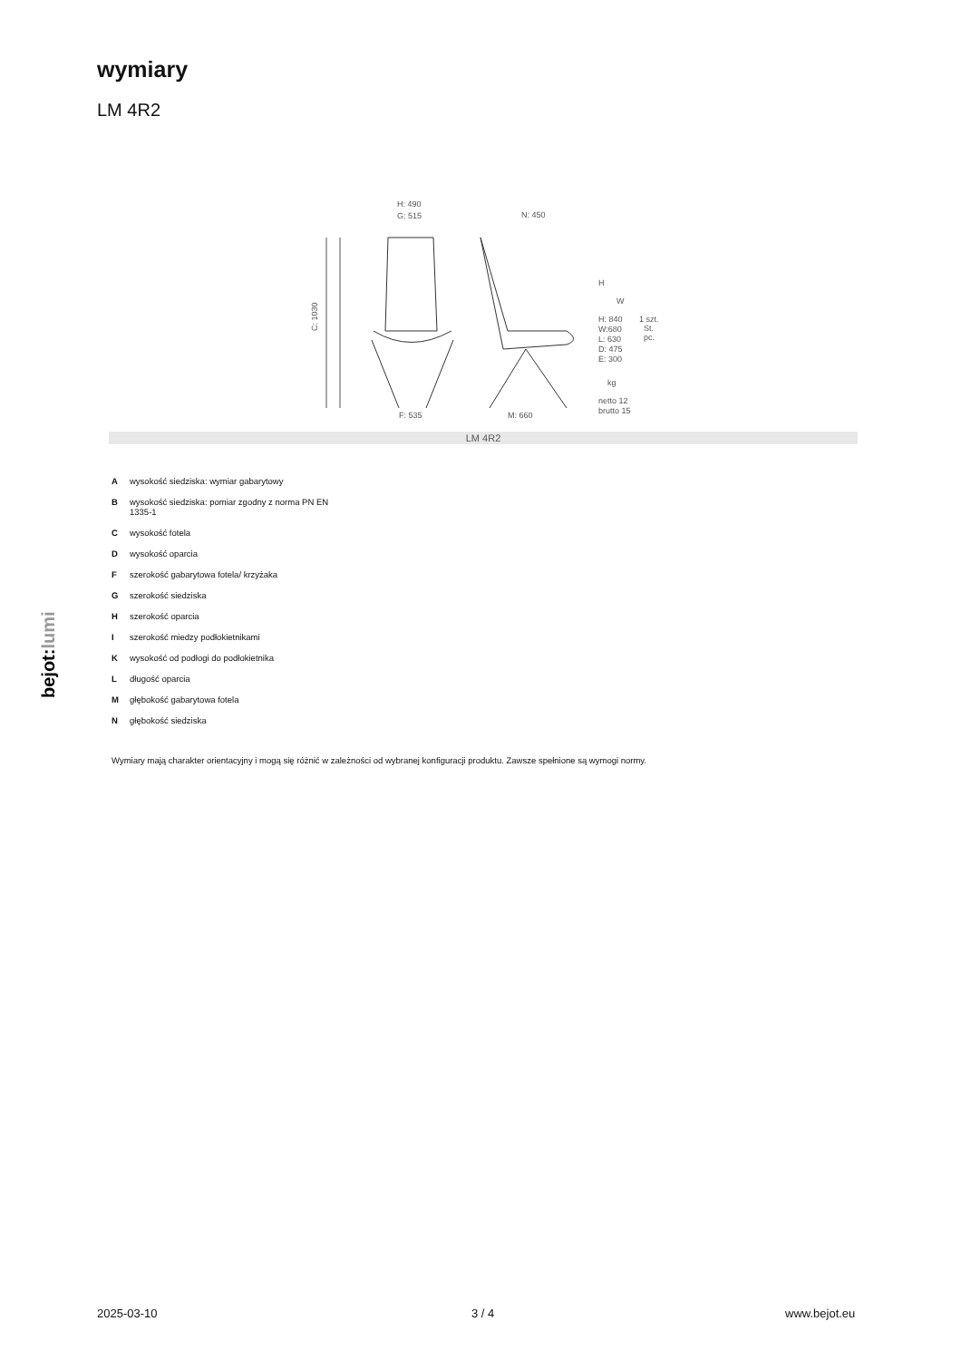wymiary
LM 4R2
H: 490
G: 515
N: 450
F: 535
M: 660
C: 1030
H
W
H: 840
W:680
L: 630
D: 475
E: 300
1 szt.
St.
pc.
kg
netto 12
brutto 15
LM 4R2
Awysokość siedziska: wymiar gabarytowy
Bwysokość siedziska: pomiar zgodny z norma PN EN 1335-1
Cwysokość fotela
Dwysokość oparcia
Fszerokość gabarytowa fotela/ krzyżaka
Gszerokość siedziska
Hszerokość oparcia
Iszerokość miedzy podłokietnikami
Kwysokość od podłogi do podłokietnika
Ldługość oparcia
Mgłębokość gabarytowa fotela
Ngłębokość siedziska
Wymiary mają charakter orientacyjny i mogą się różnić w zależności od wybranej konfiguracji produktu. Zawsze spełnione są wymogi normy.
bejot:lumi
2025-03-10 3 / 4 www.bejot.eu